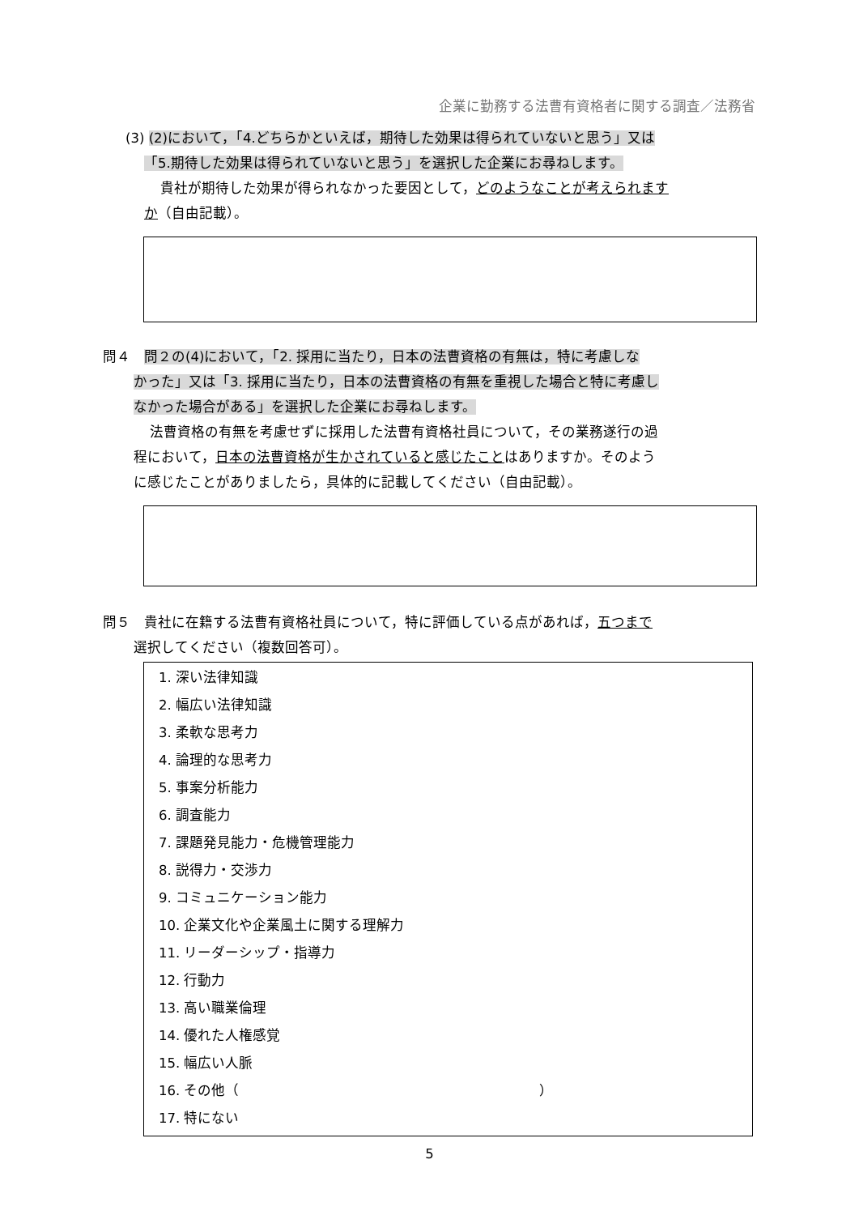企業に勤務する法曹有資格者に関する調査／法務省
(3) (2)において，「4.どちらかといえば，期待した効果は得られていないと思う」又は
「5.期待した効果は得られていないと思う」を選択した企業にお尋ねします。
貴社が期待した効果が得られなかった要因として，どのようなことが考えられます
か（自由記載）。
問４　問２の(4)において，「2. 採用に当たり，日本の法曹資格の有無は，特に考慮しな
かった」又は「3. 採用に当たり，日本の法曹資格の有無を重視した場合と特に考慮し
なかった場合がある」を選択した企業にお尋ねします。
法曹資格の有無を考慮せずに採用した法曹有資格社員について，その業務遂行の過
程において，日本の法曹資格が生かされていると感じたことはありますか。そのよう
に感じたことがありましたら，具体的に記載してください（自由記載）。
問５　貴社に在籍する法曹有資格社員について，特に評価している点があれば，五つまで
選択してください（複数回答可）。
1. 深い法律知識
2. 幅広い法律知識
3. 柔軟な思考力
4. 論理的な思考力
5. 事案分析能力
6. 調査能力
7. 課題発見能力・危機管理能力
8. 説得力・交渉力
9. コミュニケーション能力
10. 企業文化や企業風土に関する理解力
11. リーダーシップ・指導力
12. 行動力
13. 高い職業倫理
14. 優れた人権感覚
15. 幅広い人脈
16. その他（ ）
17. 特にない
5